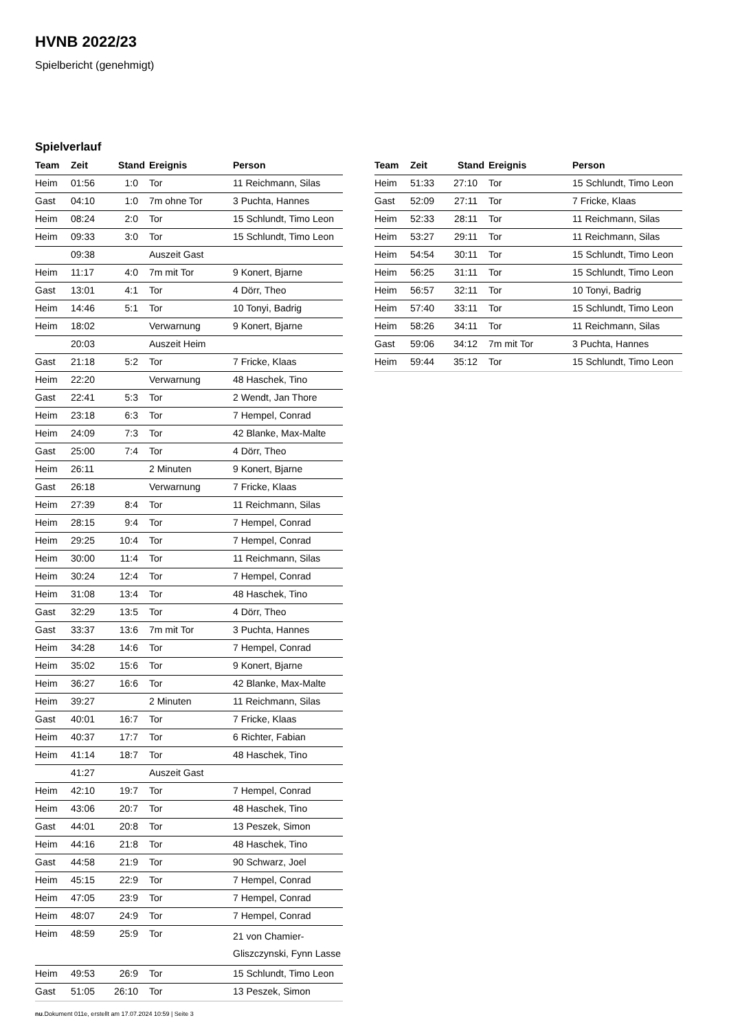HVNB 2022/23
Spielbericht (genehmigt)
Spielverlauf
| Team | Zeit | Stand | Ereignis | Person |
| --- | --- | --- | --- | --- |
| Heim | 01:56 | 1:0 | Tor | 11 Reichmann, Silas |
| Gast | 04:10 | 1:0 | 7m ohne Tor | 3 Puchta, Hannes |
| Heim | 08:24 | 2:0 | Tor | 15 Schlundt, Timo Leon |
| Heim | 09:33 | 3:0 | Tor | 15 Schlundt, Timo Leon |
| | 09:38 | | Auszeit Gast | |
| Heim | 11:17 | 4:0 | 7m mit Tor | 9 Konert, Bjarne |
| Gast | 13:01 | 4:1 | Tor | 4 Dörr, Theo |
| Heim | 14:46 | 5:1 | Tor | 10 Tonyi, Badrig |
| Heim | 18:02 | | Verwarnung | 9 Konert, Bjarne |
| | 20:03 | | Auszeit Heim | |
| Gast | 21:18 | 5:2 | Tor | 7 Fricke, Klaas |
| Heim | 22:20 | | Verwarnung | 48 Haschek, Tino |
| Gast | 22:41 | 5:3 | Tor | 2 Wendt, Jan Thore |
| Heim | 23:18 | 6:3 | Tor | 7 Hempel, Conrad |
| Heim | 24:09 | 7:3 | Tor | 42 Blanke, Max-Malte |
| Gast | 25:00 | 7:4 | Tor | 4 Dörr, Theo |
| Heim | 26:11 | | 2 Minuten | 9 Konert, Bjarne |
| Gast | 26:18 | | Verwarnung | 7 Fricke, Klaas |
| Heim | 27:39 | 8:4 | Tor | 11 Reichmann, Silas |
| Heim | 28:15 | 9:4 | Tor | 7 Hempel, Conrad |
| Heim | 29:25 | 10:4 | Tor | 7 Hempel, Conrad |
| Heim | 30:00 | 11:4 | Tor | 11 Reichmann, Silas |
| Heim | 30:24 | 12:4 | Tor | 7 Hempel, Conrad |
| Heim | 31:08 | 13:4 | Tor | 48 Haschek, Tino |
| Gast | 32:29 | 13:5 | Tor | 4 Dörr, Theo |
| Gast | 33:37 | 13:6 | 7m mit Tor | 3 Puchta, Hannes |
| Heim | 34:28 | 14:6 | Tor | 7 Hempel, Conrad |
| Heim | 35:02 | 15:6 | Tor | 9 Konert, Bjarne |
| Heim | 36:27 | 16:6 | Tor | 42 Blanke, Max-Malte |
| Heim | 39:27 | | 2 Minuten | 11 Reichmann, Silas |
| Gast | 40:01 | 16:7 | Tor | 7 Fricke, Klaas |
| Heim | 40:37 | 17:7 | Tor | 6 Richter, Fabian |
| Heim | 41:14 | 18:7 | Tor | 48 Haschek, Tino |
| | 41:27 | | Auszeit Gast | |
| Heim | 42:10 | 19:7 | Tor | 7 Hempel, Conrad |
| Heim | 43:06 | 20:7 | Tor | 48 Haschek, Tino |
| Gast | 44:01 | 20:8 | Tor | 13 Peszek, Simon |
| Heim | 44:16 | 21:8 | Tor | 48 Haschek, Tino |
| Gast | 44:58 | 21:9 | Tor | 90 Schwarz, Joel |
| Heim | 45:15 | 22:9 | Tor | 7 Hempel, Conrad |
| Heim | 47:05 | 23:9 | Tor | 7 Hempel, Conrad |
| Heim | 48:07 | 24:9 | Tor | 7 Hempel, Conrad |
| Heim | 48:59 | 25:9 | Tor | 21 von Chamier- Gliszczynski, Fynn Lasse |
| Heim | 49:53 | 26:9 | Tor | 15 Schlundt, Timo Leon |
| Gast | 51:05 | 26:10 | Tor | 13 Peszek, Simon |
| Team | Zeit | Stand | Ereignis | Person |
| --- | --- | --- | --- | --- |
| Heim | 51:33 | 27:10 | Tor | 15 Schlundt, Timo Leon |
| Gast | 52:09 | 27:11 | Tor | 7 Fricke, Klaas |
| Heim | 52:33 | 28:11 | Tor | 11 Reichmann, Silas |
| Heim | 53:27 | 29:11 | Tor | 11 Reichmann, Silas |
| Heim | 54:54 | 30:11 | Tor | 15 Schlundt, Timo Leon |
| Heim | 56:25 | 31:11 | Tor | 15 Schlundt, Timo Leon |
| Heim | 56:57 | 32:11 | Tor | 10 Tonyi, Badrig |
| Heim | 57:40 | 33:11 | Tor | 15 Schlundt, Timo Leon |
| Heim | 58:26 | 34:11 | Tor | 11 Reichmann, Silas |
| Gast | 59:06 | 34:12 | 7m mit Tor | 3 Puchta, Hannes |
| Heim | 59:44 | 35:12 | Tor | 15 Schlundt, Timo Leon |
nu.Dokument 011e, erstellt am 17.07.2024 10:59 | Seite 3